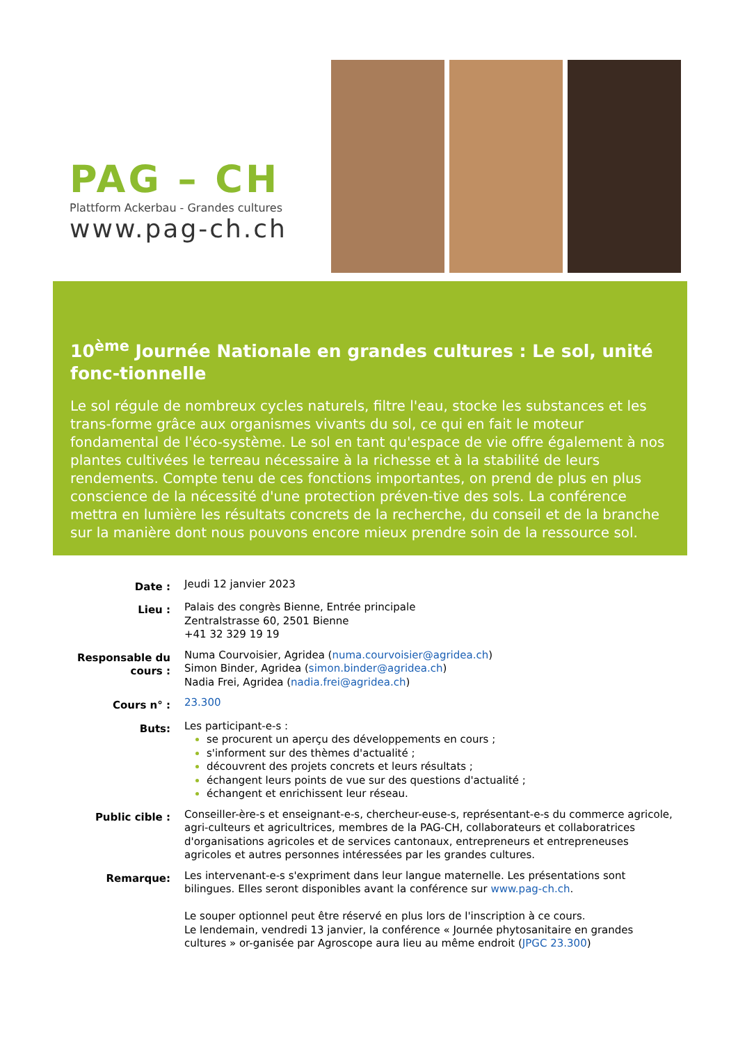PAG – CH
Plattform Ackerbau - Grandes cultures
www.pag-ch.ch
10<sup>ème</sup> Journée Nationale en grandes cultures : Le sol, unité fonc-tionnelle
Le sol régule de nombreux cycles naturels, filtre l'eau, stocke les substances et les trans-forme grâce aux organismes vivants du sol, ce qui en fait le moteur fondamental de l'éco-système. Le sol en tant qu'espace de vie offre également à nos plantes cultivées le terreau nécessaire à la richesse et à la stabilité de leurs rendements. Compte tenu de ces fonctions importantes, on prend de plus en plus conscience de la nécessité d'une protection préven-tive des sols. La conférence mettra en lumière les résultats concrets de la recherche, du conseil et de la branche sur la manière dont nous pouvons encore mieux prendre soin de la ressource sol.
Date :
Jeudi 12 janvier 2023
Lieu :
Palais des congrès Bienne, Entrée principale
Zentralstrasse 60, 2501 Bienne
+41 32 329 19 19
Responsable du cours :
Numa Courvoisier, Agridea (numa.courvoisier@agridea.ch)
Simon Binder, Agridea (simon.binder@agridea.ch)
Nadia Frei, Agridea (nadia.frei@agridea.ch)
Cours n° :
23.300
Buts:
Les participant-e-s :
se procurent un aperçu des développements en cours ;
s'informent sur des thèmes d'actualité ;
découvrent des projets concrets et leurs résultats ;
échangent leurs points de vue sur des questions d'actualité ;
échangent et enrichissent leur réseau.
Public cible :
Conseiller-ère-s et enseignant-e-s, chercheur-euse-s, représentant-e-s du commerce agricole, agri-culteurs et agricultrices, membres de la PAG-CH, collaborateurs et collaboratrices d'organisations agricoles et de services cantonaux, entrepreneurs et entrepreneuses agricoles et autres personnes intéressées par les grandes cultures.
Remarque:
Les intervenant-e-s s'expriment dans leur langue maternelle. Les présentations sont bilingues. Elles seront disponibles avant la conférence sur www.pag-ch.ch.
Le souper optionnel peut être réservé en plus lors de l'inscription à ce cours.
Le lendemain, vendredi 13 janvier, la conférence « Journée phytosanitaire en grandes cultures » or-ganisée par Agroscope aura lieu au même endroit (JPGC 23.300)